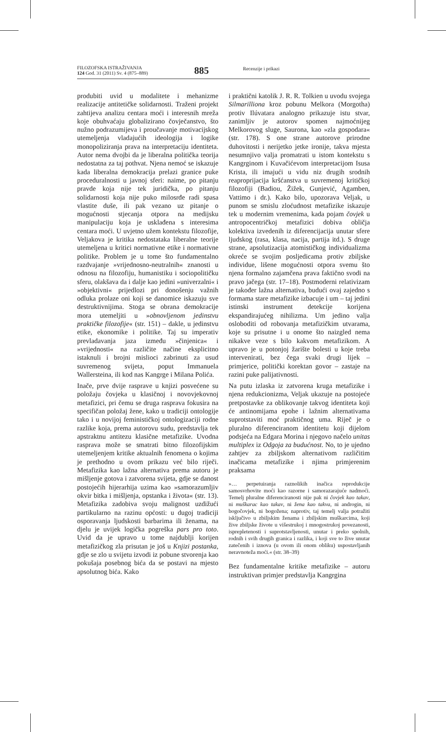FILOZOFSKA ISTRAŽIVANJA
124 God. 31 (2011) Sv. 4 (875–889)
885
Recenzije i prikazi
produbiti uvid u modalitete i mehanizme realizacije antitetičke solidarnosti. Traženi projekt zahtijeva analizu centara moći i interesnih mreža koje obuhvaćaju globalizirano čovječanstvo, što nužno podrazumijeva i proučavanje motivacijskog utemeljenja vladajućih ideologija i logike monopoliziranja prava na interpretaciju identiteta. Autor nema dvojbi da je liberalna politička teorija nedostatna za taj pothvat. Njena nemoć se iskazuje kada liberalna demokracija prelazi granice puke proceduralnosti u javnoj sferi: naime, po pitanju pravde koja nije tek juridička, po pitanju solidarnosti koja nije puko milosrđe radi spasa vlastite duše, ili pak vezano uz pitanje o mogućnosti stjecanja otpora na medijsku manipulaciju koja je usklađena s interesima centara moći. U uvjetno užem kontekstu filozofije, Veljakova je kritika nedostataka liberalne teorije utemeljena u kritici normativne etike i normativne politike. Problem je u tome što fundamentalno razdvajanje »vrijednosno-neutralnih« znanosti u odnosu na filozofiju, humanistiku i sociopolitičku sferu, olakšava da i dalje kao jedini »univerzalni« i »objektivni« prijedlozi pri donošenju važnih odluka prolaze oni koji se danomice iskazuju sve destruktivnijima. Stoga se obrana demokracije mora utemeljiti u »obnovljenom jedinstvu praktičke filozofije« (str. 151) – dakle, u jedinstvu etike, ekonomike i politike. Taj su imperativ prevladavanja jaza između »činjenica« i »vrijednosti« na različite načine eksplicitno istaknuli i brojni mislioci zabrinuti za usud suvremenog svijeta, poput Immanuela Wallersteina, ili kod nas Kangrge i Milana Polića.
Inače, prve dvije rasprave u knjizi posvećene su položaju čovjeka u klasičnoj i novovjekovnoj metafizici, pri čemu se druga rasprava fokusira na specifičan položaj žene, kako u tradiciji ontologije tako i u novijoj feminističkoj ontologizaciji rodne razlike koja, prema autorovu sudu, predstavlja tek apstraktnu antitezu klasične metafizike. Uvodna rasprava može se smatrati bitno filozofijskim utemeljenjem kritike aktualnih fenomena o kojima je prethodno u ovom prikazu već bilo riječi. Metafizika kao lažna alternativa prema autoru je mišljenje gotova i zatvorena svijeta, gdje se danost postojećih hijerarhija uzima kao »samorazumljiv okvir bitka i mišljenja, opstanka i života« (str. 13). Metafizika zadobiva svoju malignost uzdižući partikularno na razinu općosti: u dugoj tradiciji osporavanja ljudskosti barbarima ili ženama, na djelu je uvijek logička pogreška pars pro toto. Uvid da je upravo u tome najdublji korijen metafizičkog zla prisutan je još u Knjizi postanka, gdje se zlo u svijetu izvodi iz pobune stvorenja kao pokušaja posebnog bića da se postavi na mjesto apsolutnog bića. Kako
i praktični katolik J. R. R. Tolkien u uvodu svojega Silmarilliona kroz pobunu Melkora (Morgotha) protiv Ilúvatara analogno prikazuje istu stvar, zanimljiv je autorov spomen najmoćnijeg Melkorovog sluge, Saurona, kao »zla gospodara« (str. 178). S one strane autorove prirodne duhovitosti i nerijetko jetke ironije, takva mjesta nesumnjivo valja promatrati u istom kontekstu s Kangrginom i Kuvačićevom interpretacijom Isusa Krista, ili imajući u vidu niz drugih srodnih reaproprijacija kršćanstva u suvremenoj kritičkoj filozofiji (Badiou, Žižek, Gunjević, Agamben, Vattimo i dr.). Kako bilo, upozorava Veljak, u punom se smislu zloćudnost metafizike iskazuje tek u modernim vremenima, kada pojam čovjek u antropocentričkoj metafizici dobiva obličja kolektiva izvedenih iz diferencijacija unutar sfere ljudskog (rasa, klasa, nacija, partija itd.). S druge strane, apsolutizacija atomističkog individualizma okreće se svojim posljedicama protiv zbiljske individue, lišene mogućnosti otpora svemu što njena formalno zajamčena prava faktično svodi na pravo jačega (str. 17–18). Postmoderni relativizam je također lažna alternativa, budući ovaj zajedno s formama stare metafizike izbacuje i um – taj jedini istinski instrument detekcije korijena ekspandirajućeg nihilizma. Um jedino valja osloboditi od robovanja metafizičkim utvarama, koje su prisutne i u onome što naizgled nema nikakve veze s bilo kakvom metafizikom. A upravo je u potonjoj žarište bolesti u koje treba intervenirati, bez čega svaki drugi lijek – primjerice, politički korektan govor – zastaje na razini puke palijativnosti.
Na putu izlaska iz zatvorena kruga metafizike i njena redukcionizma, Veljak ukazuje na postojeće pretpostavke za oblikovanje takvog identiteta koji će antinomijama epohe i lažnim alternativama suprotstaviti moć praktičnog uma. Riječ je o pluralno diferenciranom identitetu koji dijelom podsjeća na Edgara Morina i njegovo načelo unitas multiplex iz Odgoja za budućnost. No, to je ujedno zahtjev za zbiljskom alternativom različitim inačicama metafizike i njima primjerenim praksama
»… perpetuiranja raznolikih inačica reprodukcije samosvrhovite moći kao razorne i samorazarajuće nadmoći. Temelj pluralne diferenciranosti nije pak ni čovjek kao takav, ni muškarac kao takav, ni žena kao takva, ni androgin, ni bogočovjek, ni bogožena; naprotiv, taj temelj valja potražiti isključivo u zbiljskim ženama i zbiljskim muškarcima, koji žive zbiljske živote u višestrukoj i mnogostrukoj povezanosti, isprepletenosti i suprotstavljenosti, unutar i preko spolnih, rodnih i svih drugih granica i razlika, i koji sve to žive unutar zatečenih i iznova (u ovom ili onom obliku) uspostavljanih neravnoteža moći.« (str. 38–39)
Bez fundamentalne kritike metafizike – autoru instruktivan primjer predstavlja Kangrgina